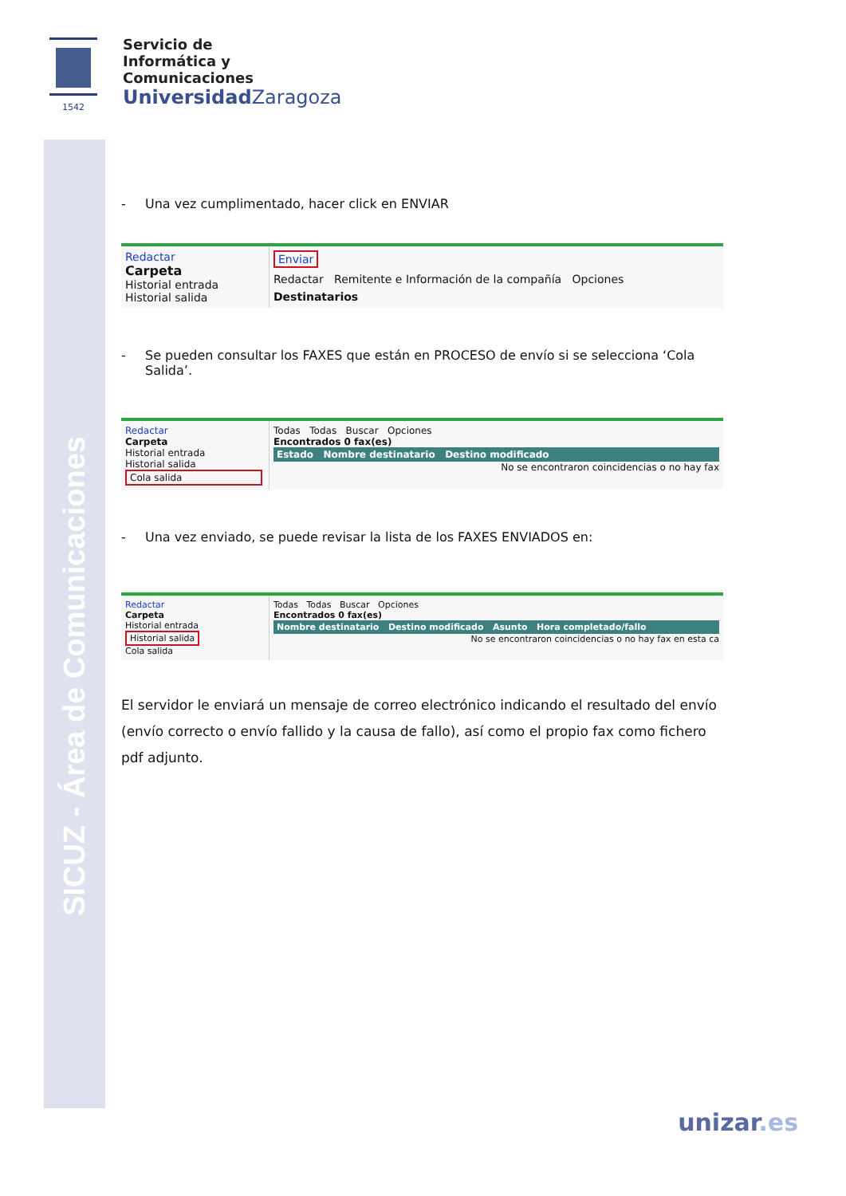SICUZ - Área de Comunicaciones
1542
Servicio de
Informática y
Comunicaciones
Universidad Zaragoza
- Una vez cumplimentado, hacer click en ENVIAR
Redactar
Carpeta
Historial entrada
Historial salida
Enviar
Redactar Remitente e Información de la compañía Opciones
Destinatarios
- Se pueden consultar los FAXES que están en PROCESO de envío si se selecciona ‘Cola Salida’.
Redactar
Carpeta
Historial entrada
Historial salida
Cola salida
Todas Todas Buscar Opciones
Encontrados 0 fax(es)
Estado Nombre destinatario Destino modificado
No se encontraron coincidencias o no hay fax
- Una vez enviado, se puede revisar la lista de los FAXES ENVIADOS en:
Redactar
Carpeta
Historial entrada
Historial salida
Cola salida
Todas Todas Buscar Opciones
Encontrados 0 fax(es)
Nombre destinatario Destino modificado Asunto Hora completado/fallo
No se encontraron coincidencias o no hay fax en esta ca
El servidor le enviará un mensaje de correo electrónico indicando el resultado del envío (envío correcto o envío fallido y la causa de fallo), así como el propio fax como fichero pdf adjunto.
unizar.es